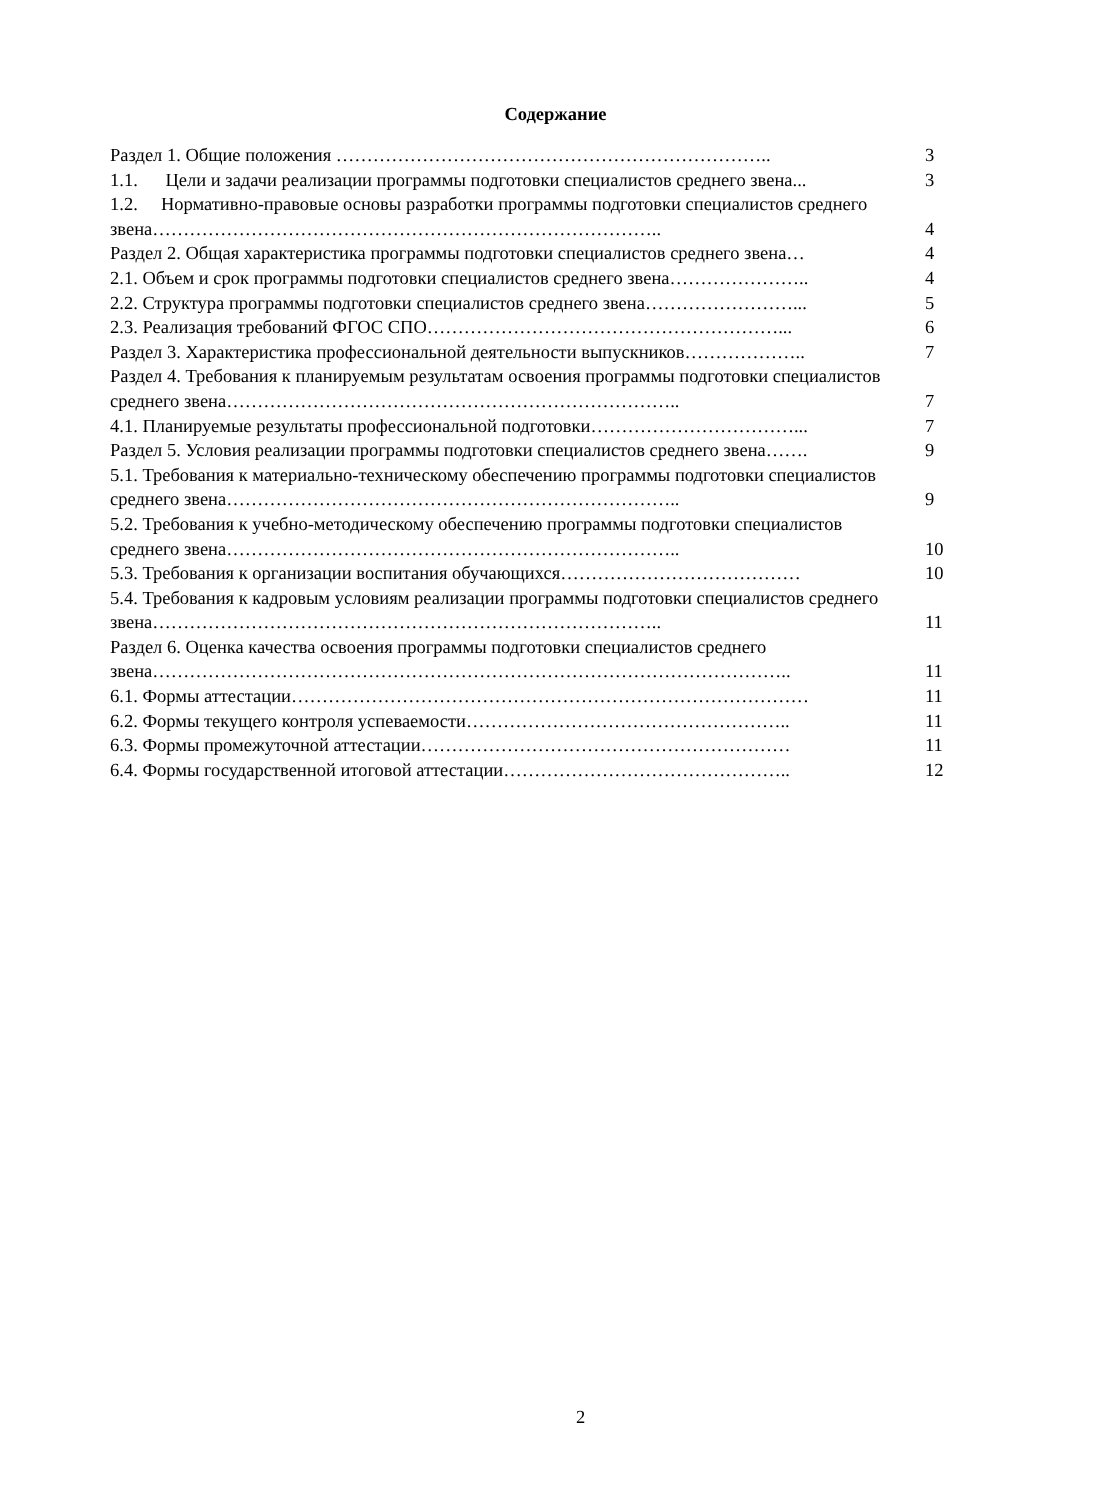Содержание
| Раздел 1. Общие положения …………………………………………………………….. | 3 |
| 1.1. Цели и задачи реализации программы подготовки специалистов среднего звена... | 3 |
| 1.2. Нормативно-правовые основы разработки программы подготовки специалистов среднего звена……………………………………………………………………….. | 4 |
| Раздел 2. Общая характеристика программы подготовки специалистов среднего звена… | 4 |
| 2.1. Объем и срок программы подготовки специалистов среднего звена………………….. | 4 |
| 2.2. Структура программы подготовки специалистов среднего звена……………………... | 5 |
| 2.3. Реализация требований ФГОС СПО…………………………………………………... | 6 |
| Раздел 3. Характеристика профессиональной деятельности выпускников……………….. | 7 |
| Раздел 4. Требования к планируемым результатам освоения программы подготовки специалистов среднего звена……………………………………………………………….. | 7 |
| 4.1. Планируемые результаты профессиональной подготовки……………………………... | 7 |
| Раздел 5. Условия реализации программы подготовки специалистов среднего звена……. | 9 |
| 5.1. Требования к материально-техническому обеспечению программы подготовки специалистов среднего звена……………………………………………………………….. | 9 |
| 5.2. Требования к учебно-методическому обеспечению программы подготовки специалистов среднего звена……………………………………………………………….. | 10 |
| 5.3. Требования к организации воспитания обучающихся………………………………… | 10 |
| 5.4. Требования к кадровым условиям реализации программы подготовки специалистов среднего звена……………………………………………………………………….. | 11 |
| Раздел 6. Оценка качества освоения программы подготовки специалистов среднего звена………………………………………………………………………………………….. | 11 |
| 6.1. Формы аттестации………………………………………………………………………… | 11 |
| 6.2. Формы текущего контроля успеваемости…………………………………………….. | 11 |
| 6.3. Формы промежуточной аттестации…………………………………………………… | 11 |
| 6.4. Формы государственной итоговой аттестации……………………………………….. | 12 |
2